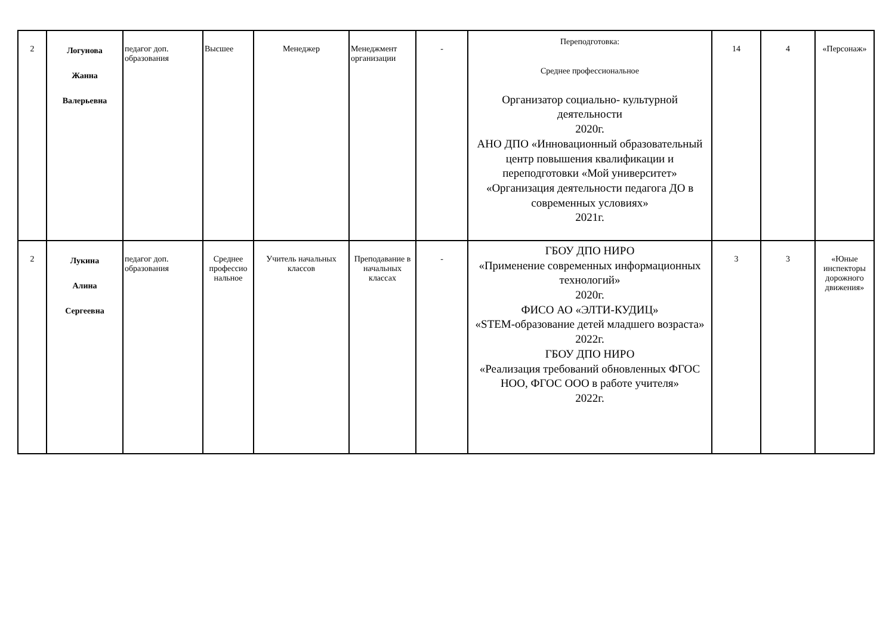| 2 | Логунова Жанна Валерьевна | педагог доп. образования | Высшее | Менеджер | Менеджмент организации | - | Переподготовка: Среднее профессиональное Организатор социально- культурной деятельности 2020г. АНО ДПО «Инновационный образовательный центр повышения квалификации и переподготовки «Мой университет» «Организация деятельности педагога ДО в современных условиях» 2021г. | 14 | 4 | «Персонаж» |
| 2 | Лукина Алина Сергеевна | педагог доп. образования | Среднее профессио нальное | Учитель начальных классов | Преподавание в начальных классах | - | ГБОУ ДПО НИРО «Применение современных информационных технологий» 2020г. ФИСО АО «ЭЛТИ-КУДИЦ» «STEM-образование детей младшего возраста» 2022г. ГБОУ ДПО НИРО «Реализация требований обновленных ФГОС НОО, ФГОС ООО в работе учителя» 2022г. | 3 | 3 | «Юные инспекторы дорожного движения» |